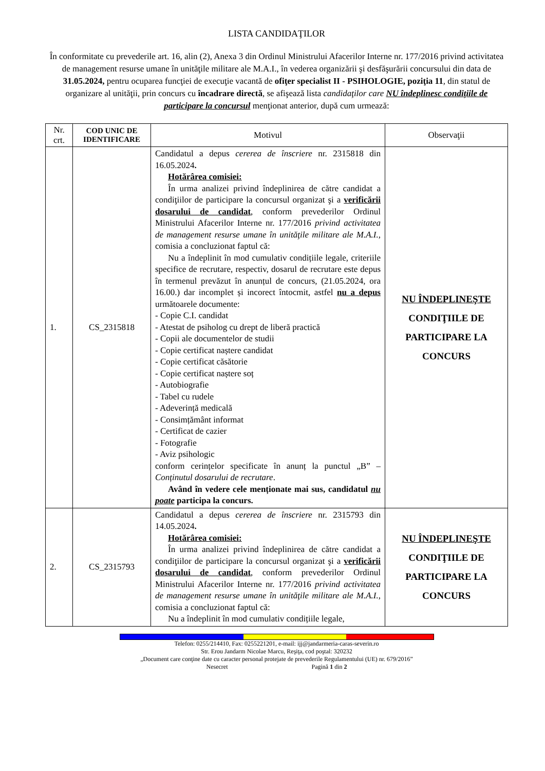LISTA CANDIDAŢILOR
În conformitate cu prevederile art. 16, alin (2), Anexa 3 din Ordinul Ministrului Afacerilor Interne nr. 177/2016 privind activitatea de management resurse umane în unităţile militare ale M.A.I., în vederea organizării şi desfăşurării concursului din data de 31.05.2024, pentru ocuparea funcţiei de execuţie vacantă de ofiţer specialist II - PSIHOLOGIE, poziţia 11, din statul de organizare al unităţii, prin concurs cu încadrare directă, se afişează lista candidaţilor care NU îndeplinesc condiţiile de participare la concursul menţionat anterior, după cum urmează:
| Nr. crt. | COD UNIC DE IDENTIFICARE | Motivul | Observaţii |
| --- | --- | --- | --- |
| 1. | CS_2315818 | Candidatul a depus cererea de înscriere nr. 2315818 din 16.05.2024 . Hotărârea comisiei: În urma analizei privind îndeplinirea de către candidat a condiţiilor de participare la concursul organizat şi a verificării dosarului de candidat , conform prevederilor Ordinul Ministrului Afacerilor Interne nr. 177/2016 privind activitatea de management resurse umane în unităţile militare ale M.A.I., comisia a concluzionat faptul că: Nu a îndeplinit în mod cumulativ condițiile legale, criteriile specifice de recrutare, respectiv, dosarul de recrutare este depus în termenul prevăzut în anunțul de concurs, (21.05.2024, ora 16.00.) dar incomplet și incorect întocmit, astfel nu a depus următoarele documente: - Copie C.I. candidat - Atestat de psiholog cu drept de liberă practică - Copii ale documentelor de studii - Copie certificat naștere candidat - Copie certificat căsătorie - Copie certificat naștere soț - Autobiografie - Tabel cu rudele - Adeverință medicală - Consimțământ informat - Certificat de cazier - Fotografie - Aviz psihologic conform cerințelor specificate în anunț la punctul „B” – Conținutul dosarului de recrutare . Având în vedere cele menționate mai sus, candidatul nu poate participa la concurs. | NU ÎNDEPLINEŞTE CONDIŢIILE DE PARTICIPARE LA CONCURS |
| 2. | CS_2315793 | Candidatul a depus cererea de înscriere nr. 2315793 din 14.05.2024 . Hotărârea comisiei: În urma analizei privind îndeplinirea de către candidat a condiţiilor de participare la concursul organizat şi a verificării dosarului de candidat , conform prevederilor Ordinul Ministrului Afacerilor Interne nr. 177/2016 privind activitatea de management resurse umane în unităţile militare ale M.A.I., comisia a concluzionat faptul că: Nu a îndeplinit în mod cumulativ condițiile legale, | NU ÎNDEPLINEŞTE CONDIŢIILE DE PARTICIPARE LA CONCURS |
Telefon: 0255/214410, Fax: 0255221201, e-mail: ijj@jandarmeria-caras-severin.ro
Str. Erou Jandarm Nicolae Marcu, Reşiţa, cod poştal: 320232
„Document care conţine date cu caracter personal protejate de prevederile Regulamentului (UE) nr. 679/2016”
Nesecret Pagină 1 din 2